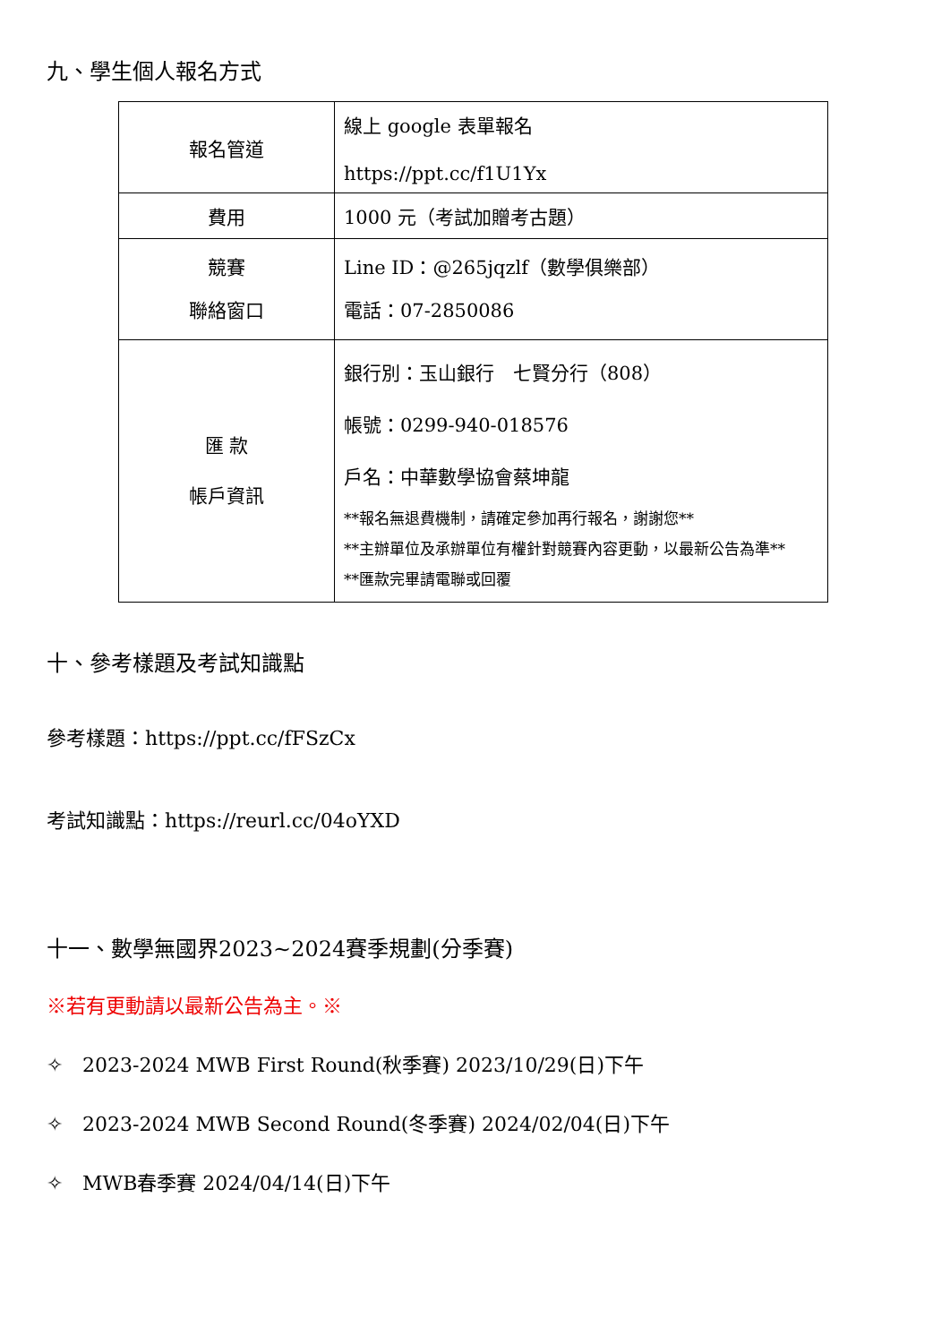九、學生個人報名方式
| 報名管道 | 線上 google 表單報名 https://ppt.cc/f1U1Yx |
| 費用 | 1000 元（考試加贈考古題） |
| 競賽 聯絡窗口 | Line ID：@265jqzlf（數學俱樂部） 電話：07-2850086 |
| 匯 款 帳戶資訊 | 銀行別：玉山銀行 七賢分行（808） 帳號：0299-940-018576 戶名：中華數學協會蔡坤龍 **報名無退費機制，請確定參加再行報名，謝謝您** **主辦單位及承辦單位有權針對競賽內容更動，以最新公告為準** **匯款完畢請電聯或回覆 |
十、參考樣題及考試知識點
參考樣題：https://ppt.cc/fFSzCx
考試知識點：https://reurl.cc/04oYXD
十一、數學無國界2023~2024賽季規劃(分季賽)
※若有更動請以最新公告為主。※
✧　2023-2024 MWB First Round(秋季賽) 2023/10/29(日)下午
✧　2023-2024 MWB Second Round(冬季賽) 2024/02/04(日)下午
✧　MWB春季賽 2024/04/14(日)下午